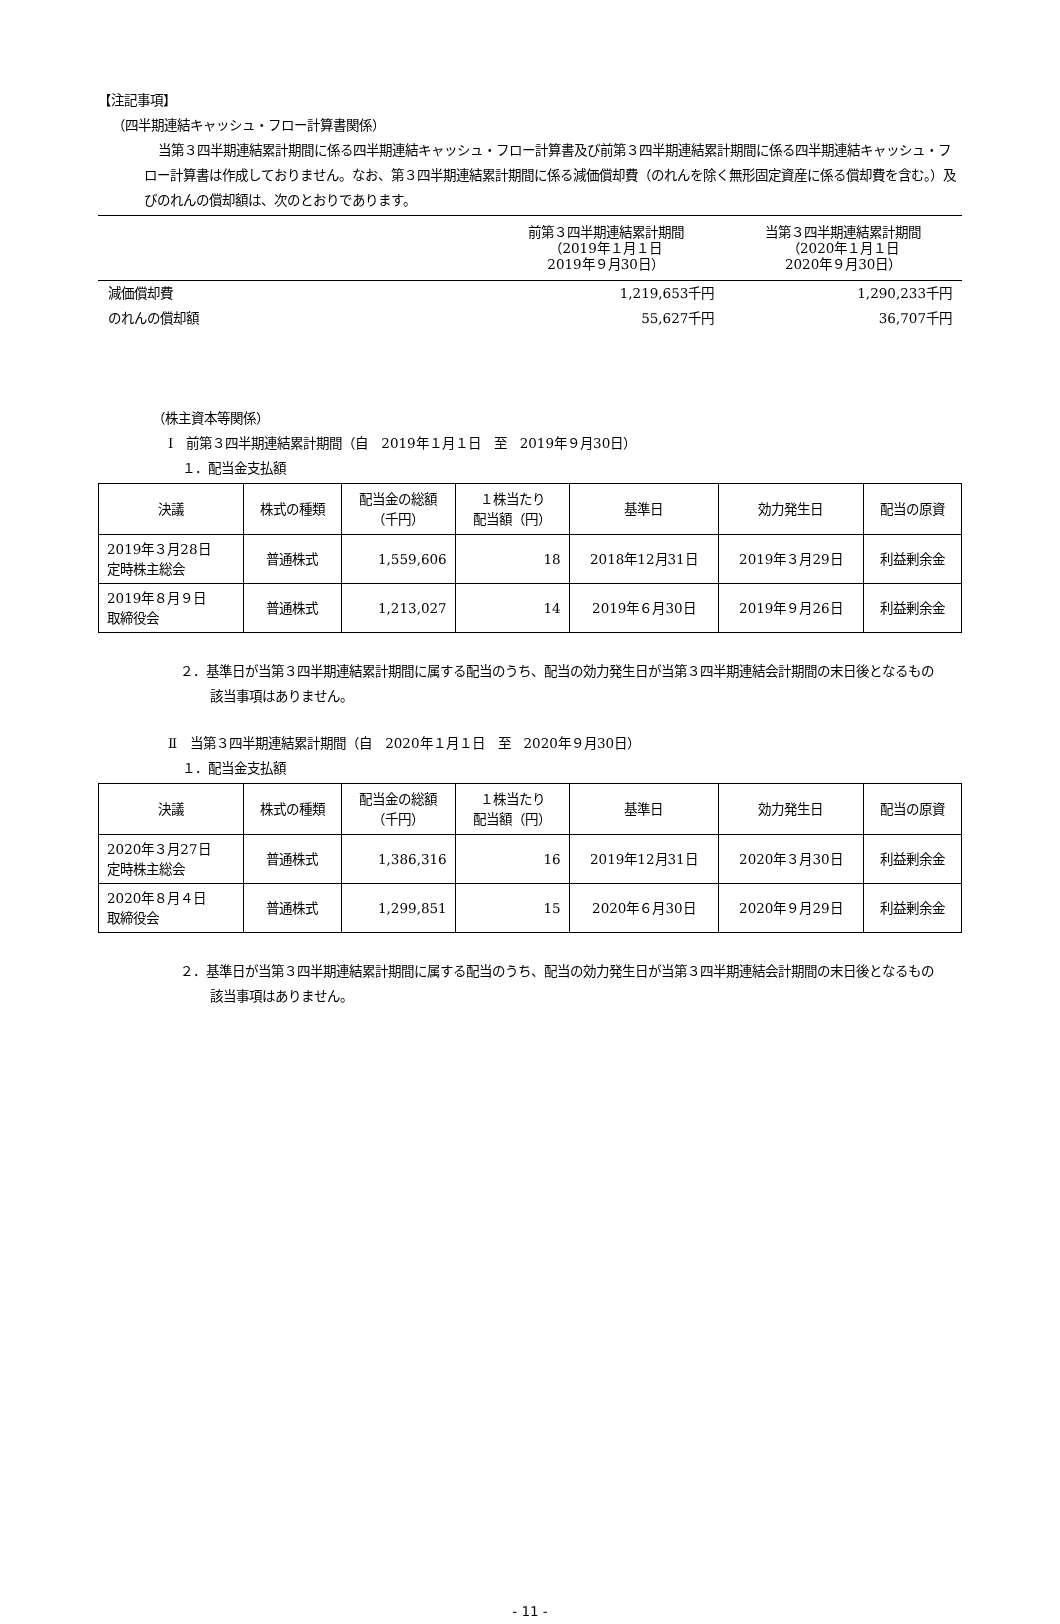【注記事項】
（四半期連結キャッシュ・フロー計算書関係）
当第３四半期連結累計期間に係る四半期連結キャッシュ・フロー計算書及び前第３四半期連結累計期間に係る四半期連結キャッシュ・フロー計算書は作成しておりません。なお、第３四半期連結累計期間に係る減価償却費（のれんを除く無形固定資産に係る償却費を含む。）及びのれんの償却額は、次のとおりであります。
| | 前第３四半期連結累計期間 （2019年１月１日 2019年９月30日） | 当第３四半期連結累計期間 （2020年１月１日 2020年９月30日） |
| 減価償却費 | 1,219,653千円 | 1,290,233千円 |
| のれんの償却額 | 55,627千円 | 36,707千円 |
（株主資本等関係）
Ⅰ　前第３四半期連結累計期間（自　2019年１月１日　至　2019年９月30日）
１．配当金支払額
| 決議 | 株式の種類 | 配当金の総額 （千円） | １株当たり 配当額（円） | 基準日 | 効力発生日 | 配当の原資 |
| --- | --- | --- | --- | --- | --- | --- |
| 2019年３月28日 定時株主総会 | 普通株式 | 1,559,606 | 18 | 2018年12月31日 | 2019年３月29日 | 利益剰余金 |
| 2019年８月９日 取締役会 | 普通株式 | 1,213,027 | 14 | 2019年６月30日 | 2019年９月26日 | 利益剰余金 |
２．基準日が当第３四半期連結累計期間に属する配当のうち、配当の効力発生日が当第３四半期連結会計期間の末日後となるもの
該当事項はありません。
Ⅱ　当第３四半期連結累計期間（自　2020年１月１日　至　2020年９月30日）
１．配当金支払額
| 決議 | 株式の種類 | 配当金の総額 （千円） | １株当たり 配当額（円） | 基準日 | 効力発生日 | 配当の原資 |
| --- | --- | --- | --- | --- | --- | --- |
| 2020年３月27日 定時株主総会 | 普通株式 | 1,386,316 | 16 | 2019年12月31日 | 2020年３月30日 | 利益剰余金 |
| 2020年８月４日 取締役会 | 普通株式 | 1,299,851 | 15 | 2020年６月30日 | 2020年９月29日 | 利益剰余金 |
２．基準日が当第３四半期連結累計期間に属する配当のうち、配当の効力発生日が当第３四半期連結会計期間の末日後となるもの
該当事項はありません。
- 11 -